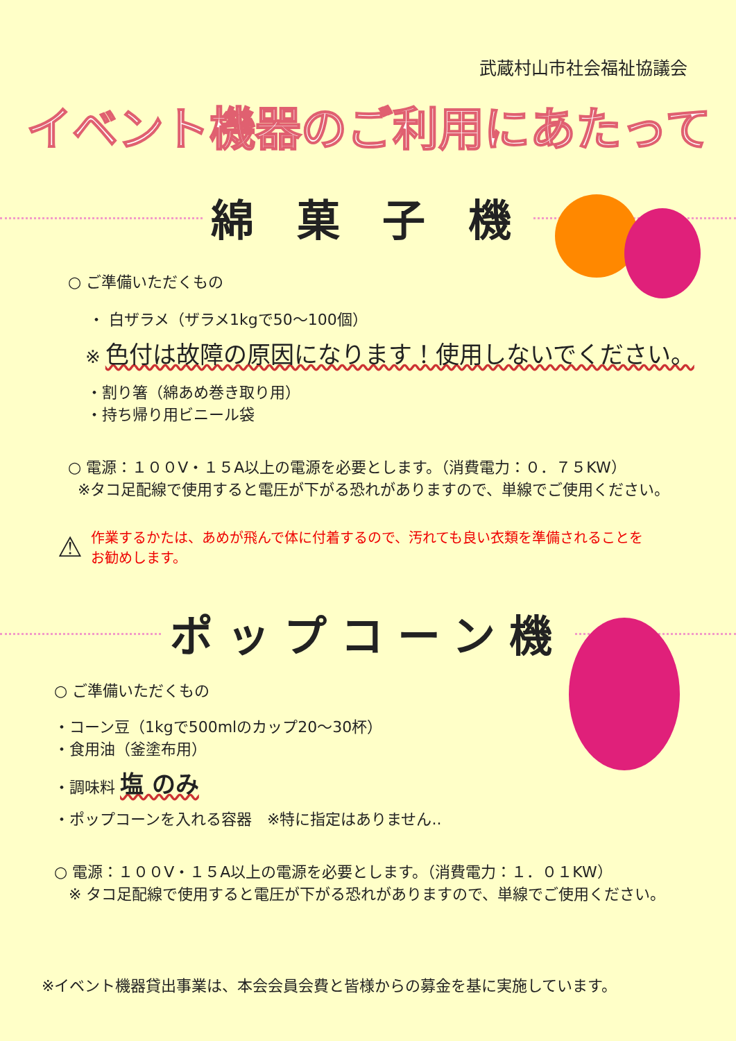武蔵村山市社会福祉協議会
イベント機器のご利用にあたって
綿 菓 子 機
○ ご準備いただくもの
・ 白ザラメ（ザラメ1kgで50～100個）
※ 色付は故障の原因になります！使用しないでください。
・割り箸（綿あめ巻き取り用）
・持ち帰り用ビニール袋
○ 電源：１００V・１５A以上の電源を必要とします。（消費電力：０．７５KW）
※タコ足配線で使用すると電圧が下がる恐れがありますので、単線でご使用ください。
⚠
作業するかたは、あめが飛んで体に付着するので、汚れても良い衣類を準備されることを
お勧めします。
ポップコーン機
○ ご準備いただくもの
・コーン豆（1kgで500mlのカップ20～30杯）
・食用油（釜塗布用）
・調味料 塩 のみ
・ポップコーンを入れる容器　※特に指定はありません..
○ 電源：１００V・１５A以上の電源を必要とします。（消費電力：１．０１KW）
※ タコ足配線で使用すると電圧が下がる恐れがありますので、単線でご使用ください。
※イベント機器貸出事業は、本会会員会費と皆様からの募金を基に実施しています。